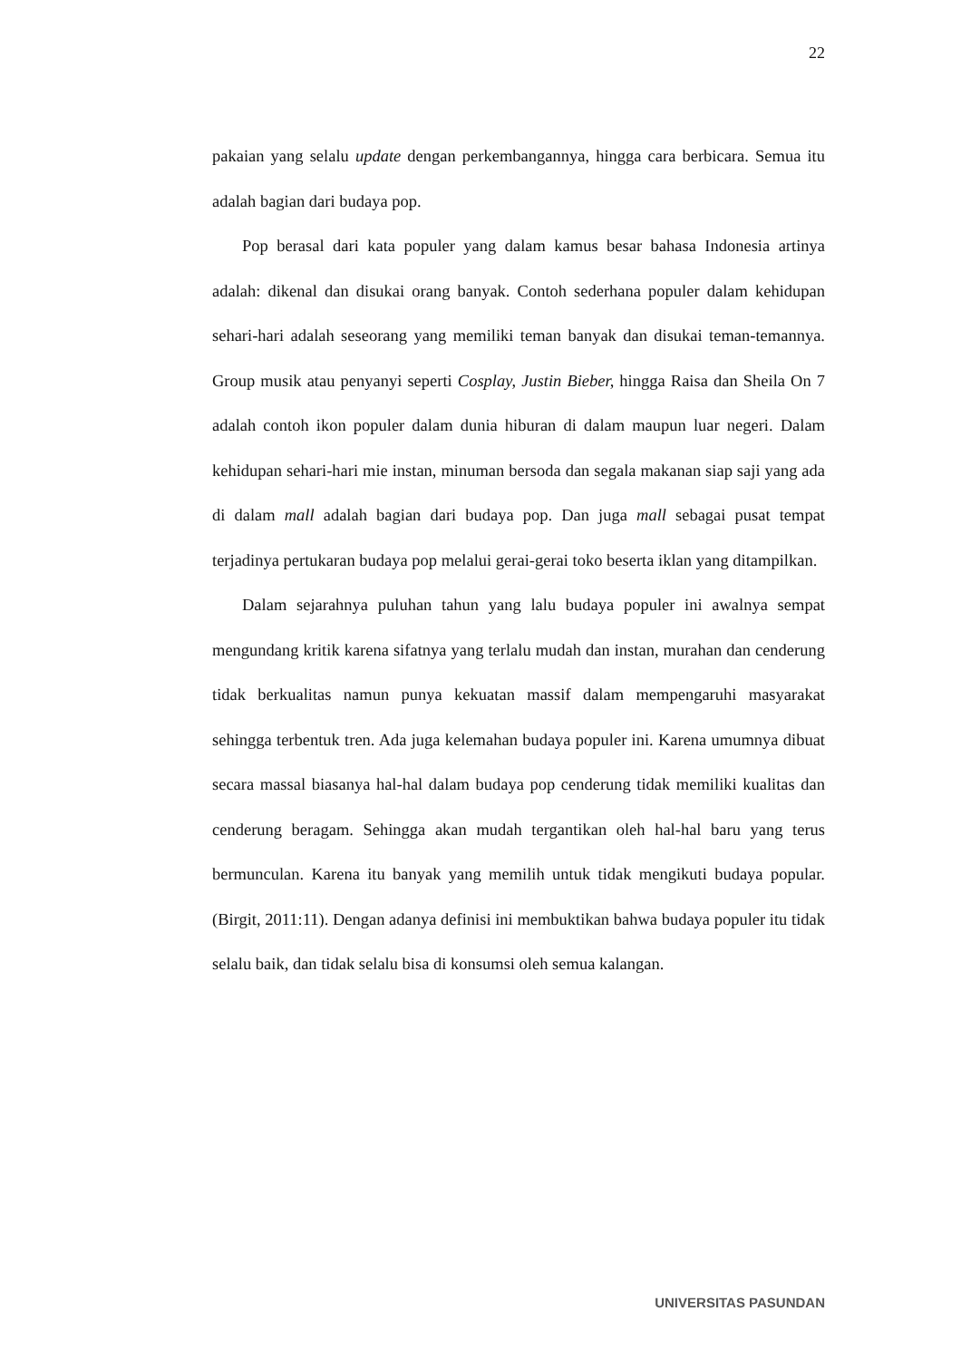22
pakaian yang selalu update dengan perkembangannya, hingga cara berbicara. Semua itu adalah bagian dari budaya pop.
Pop berasal dari kata populer yang dalam kamus besar bahasa Indonesia artinya adalah: dikenal dan disukai orang banyak. Contoh sederhana populer dalam kehidupan sehari-hari adalah seseorang yang memiliki teman banyak dan disukai teman-temannya. Group musik atau penyanyi seperti Cosplay, Justin Bieber, hingga Raisa dan Sheila On 7 adalah contoh ikon populer dalam dunia hiburan di dalam maupun luar negeri. Dalam kehidupan sehari-hari mie instan, minuman bersoda dan segala makanan siap saji yang ada di dalam mall adalah bagian dari budaya pop. Dan juga mall sebagai pusat tempat terjadinya pertukaran budaya pop melalui gerai-gerai toko beserta iklan yang ditampilkan.
Dalam sejarahnya puluhan tahun yang lalu budaya populer ini awalnya sempat mengundang kritik karena sifatnya yang terlalu mudah dan instan, murahan dan cenderung tidak berkualitas namun punya kekuatan massif dalam mempengaruhi masyarakat sehingga terbentuk tren. Ada juga kelemahan budaya populer ini. Karena umumnya dibuat secara massal biasanya hal-hal dalam budaya pop cenderung tidak memiliki kualitas dan cenderung beragam. Sehingga akan mudah tergantikan oleh hal-hal baru yang terus bermunculan. Karena itu banyak yang memilih untuk tidak mengikuti budaya popular. (Birgit, 2011:11). Dengan adanya definisi ini membuktikan bahwa budaya populer itu tidak selalu baik, dan tidak selalu bisa di konsumsi oleh semua kalangan.
UNIVERSITAS PASUNDAN